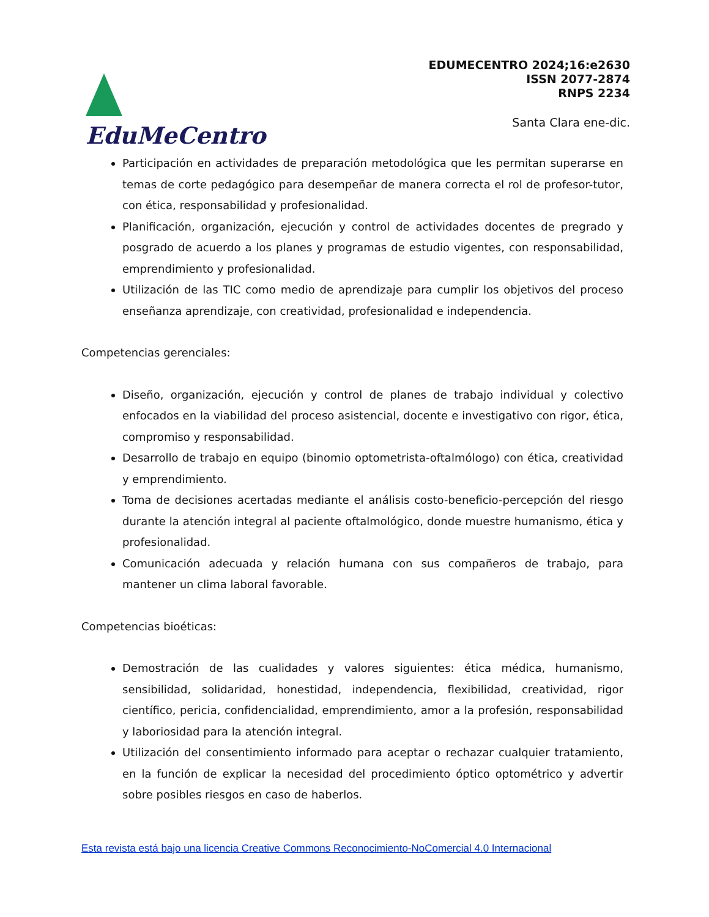EduMeCentro
EDUMECENTRO 2024;16:e2630
ISSN 2077-2874
RNPS 2234
Santa Clara ene-dic.
Participación en actividades de preparación metodológica que les permitan superarse en temas de corte pedagógico para desempeñar de manera correcta el rol de profesor-tutor, con ética, responsabilidad y profesionalidad.
Planificación, organización, ejecución y control de actividades docentes de pregrado y posgrado de acuerdo a los planes y programas de estudio vigentes, con responsabilidad, emprendimiento y profesionalidad.
Utilización de las TIC como medio de aprendizaje para cumplir los objetivos del proceso enseñanza aprendizaje, con creatividad, profesionalidad e independencia.
Competencias gerenciales:
Diseño, organización, ejecución y control de planes de trabajo individual y colectivo enfocados en la viabilidad del proceso asistencial, docente e investigativo con rigor, ética, compromiso y responsabilidad.
Desarrollo de trabajo en equipo (binomio optometrista-oftalmólogo) con ética, creatividad y emprendimiento.
Toma de decisiones acertadas mediante el análisis costo-beneficio-percepción del riesgo durante la atención integral al paciente oftalmológico, donde muestre humanismo, ética y profesionalidad.
Comunicación adecuada y relación humana con sus compañeros de trabajo, para mantener un clima laboral favorable.
Competencias bioéticas:
Demostración de las cualidades y valores siguientes: ética médica, humanismo, sensibilidad, solidaridad, honestidad, independencia, flexibilidad, creatividad, rigor científico, pericia, confidencialidad, emprendimiento, amor a la profesión, responsabilidad y laboriosidad para la atención integral.
Utilización del consentimiento informado para aceptar o rechazar cualquier tratamiento, en la función de explicar la necesidad del procedimiento óptico optométrico y advertir sobre posibles riesgos en caso de haberlos.
Esta revista está bajo una licencia Creative Commons Reconocimiento-NoComercial 4.0 Internacional